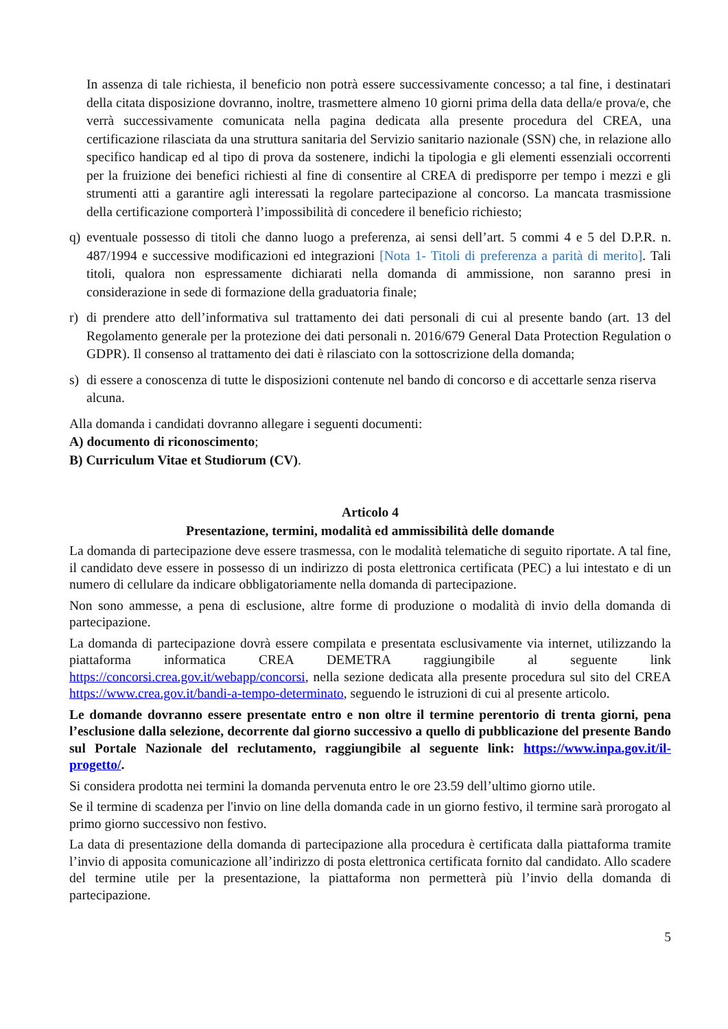In assenza di tale richiesta, il beneficio non potrà essere successivamente concesso; a tal fine, i destinatari della citata disposizione dovranno, inoltre, trasmettere almeno 10 giorni prima della data della/e prova/e, che verrà successivamente comunicata nella pagina dedicata alla presente procedura del CREA, una certificazione rilasciata da una struttura sanitaria del Servizio sanitario nazionale (SSN) che, in relazione allo specifico handicap ed al tipo di prova da sostenere, indichi la tipologia e gli elementi essenziali occorrenti per la fruizione dei benefici richiesti al fine di consentire al CREA di predisporre per tempo i mezzi e gli strumenti atti a garantire agli interessati la regolare partecipazione al concorso. La mancata trasmissione della certificazione comporterà l’impossibilità di concedere il beneficio richiesto;
q) eventuale possesso di titoli che danno luogo a preferenza, ai sensi dell’art. 5 commi 4 e 5 del D.P.R. n. 487/1994 e successive modificazioni ed integrazioni [Nota 1- Titoli di preferenza a parità di merito]. Tali titoli, qualora non espressamente dichiarati nella domanda di ammissione, non saranno presi in considerazione in sede di formazione della graduatoria finale;
r) di prendere atto dell’informativa sul trattamento dei dati personali di cui al presente bando (art. 13 del Regolamento generale per la protezione dei dati personali n. 2016/679 General Data Protection Regulation o GDPR). Il consenso al trattamento dei dati è rilasciato con la sottoscrizione della domanda;
s) di essere a conoscenza di tutte le disposizioni contenute nel bando di concorso e di accettarle senza riserva alcuna.
Alla domanda i candidati dovranno allegare i seguenti documenti:
A) documento di riconoscimento;
B) Curriculum Vitae et Studiorum (CV).
Articolo 4
Presentazione, termini, modalità ed ammissibilità delle domande
La domanda di partecipazione deve essere trasmessa, con le modalità telematiche di seguito riportate. A tal fine, il candidato deve essere in possesso di un indirizzo di posta elettronica certificata (PEC) a lui intestato e di un numero di cellulare da indicare obbligatoriamente nella domanda di partecipazione.
Non sono ammesse, a pena di esclusione, altre forme di produzione o modalità di invio della domanda di partecipazione.
La domanda di partecipazione dovrà essere compilata e presentata esclusivamente via internet, utilizzando la piattaforma informatica CREA DEMETRA raggiungibile al seguente link https://concorsi.crea.gov.it/webapp/concorsi, nella sezione dedicata alla presente procedura sul sito del CREA https://www.crea.gov.it/bandi-a-tempo-determinato, seguendo le istruzioni di cui al presente articolo.
Le domande dovranno essere presentate entro e non oltre il termine perentorio di trenta giorni, pena l’esclusione dalla selezione, decorrente dal giorno successivo a quello di pubblicazione del presente Bando sul Portale Nazionale del reclutamento, raggiungibile al seguente link: https://www.inpa.gov.it/il-progetto/.
Si considera prodotta nei termini la domanda pervenuta entro le ore 23.59 dell’ultimo giorno utile.
Se il termine di scadenza per l'invio on line della domanda cade in un giorno festivo, il termine sarà prorogato al primo giorno successivo non festivo.
La data di presentazione della domanda di partecipazione alla procedura è certificata dalla piattaforma tramite l’invio di apposita comunicazione all’indirizzo di posta elettronica certificata fornito dal candidato. Allo scadere del termine utile per la presentazione, la piattaforma non permetterà più l’invio della domanda di partecipazione.
5